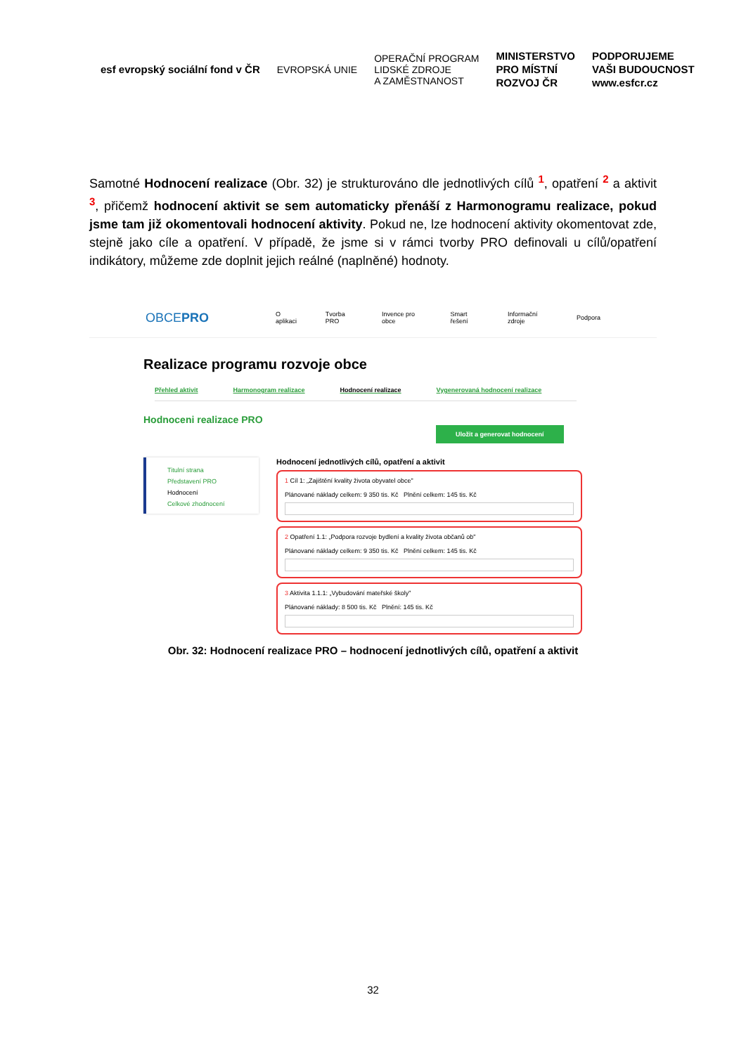esf evropský sociální fond v ČR
EVROPSKÁ UNIE
OPERAČNÍ PROGRAM
LIDSKÉ ZDROJE
A ZAMĚSTNANOST
MINISTERSTVO
PRO MÍSTNÍ
ROZVOJ ČR
PODPORUJEME
VAŠI BUDOUCNOST
www.esfcr.cz
Samotné Hodnocení realizace (Obr. 32) je strukturováno dle jednotlivých cílů <sup>1</sup>, opatření <sup>2</sup> a aktivit <sup>3</sup>, přičemž hodnocení aktivit se sem automaticky přenáší z Harmonogramu realizace, pokud jsme tam již okomentovali hodnocení aktivity. Pokud ne, lze hodnocení aktivity okomentovat zde, stejně jako cíle a opatření. V případě, že jsme si v rámci tvorby PRO definovali u cílů/opatření indikátory, můžeme zde doplnit jejich reálné (naplněné) hodnoty.
OBCEPRO O aplikaci Tvorba PRO Invence pro obce Smart řešení Informační zdroje Podpora
Realizace programu rozvoje obce
Přehled aktivit Harmonogram realizace Hodnocení realizace Vygenerovaná hodnocení realizace
Hodnoceni realizace PRO
Uložit a generovat hodnocení
Titulní strana
Představení PRO
Hodnocení
Celkové zhodnocení
Hodnocení jednotlivých cílů, opatření a aktivit
1 Cíl 1: „Zajištění kvality života obyvatel obce"
Plánované náklady celkem: 9 350 tis. Kč Plnění celkem: 145 tis. Kč
2 Opatření 1.1: „Podpora rozvoje bydlení a kvality života občanů ob"
Plánované náklady celkem: 9 350 tis. Kč Plnění celkem: 145 tis. Kč
3 Aktivita 1.1.1: „Vybudování mateřské školy"
Plánované náklady: 8 500 tis. Kč Plnění: 145 tis. Kč
Obr. 32: Hodnocení realizace PRO – hodnocení jednotlivých cílů, opatření a aktivit
32